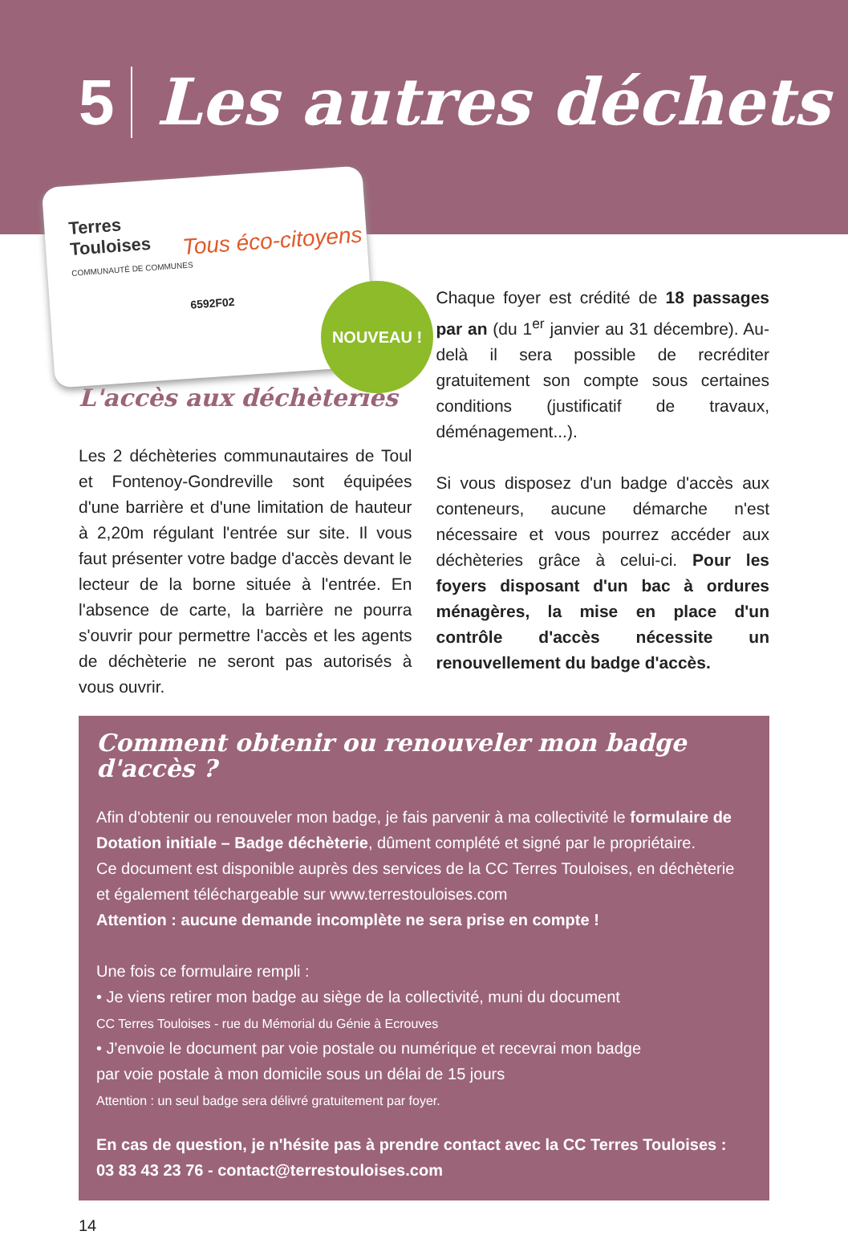5 Les autres déchets
Terres
Touloises
COMMUNAUTÉ DE COMMUNES
Tous éco-citoyens
6592F02
NOUVEAU !
L'accès aux déchèteries
Les 2 déchèteries communautaires de Toul et Fontenoy-Gondreville sont équipées d'une barrière et d'une limitation de hauteur à 2,20m régulant l'entrée sur site. Il vous faut présenter votre badge d'accès devant le lecteur de la borne située à l'entrée. En l'absence de carte, la barrière ne pourra s'ouvrir pour permettre l'accès et les agents de déchèterie ne seront pas autorisés à vous ouvrir.
Chaque foyer est crédité de 18 passages par an (du 1<sup>er</sup> janvier au 31 décembre). Au-delà il sera possible de recréditer gratuitement son compte sous certaines conditions (justificatif de travaux, déménagement...).
Si vous disposez d'un badge d'accès aux conteneurs, aucune démarche n'est nécessaire et vous pourrez accéder aux déchèteries grâce à celui-ci. Pour les foyers disposant d'un bac à ordures ménagères, la mise en place d'un contrôle d'accès nécessite un renouvellement du badge d'accès.
Comment obtenir ou renouveler mon badge d'accès ?
Afin d'obtenir ou renouveler mon badge, je fais parvenir à ma collectivité le formulaire de Dotation initiale – Badge déchèterie, dûment complété et signé par le propriétaire.
Ce document est disponible auprès des services de la CC Terres Touloises, en déchèterie et également téléchargeable sur www.terrestouloises.com
Attention : aucune demande incomplète ne sera prise en compte !
Une fois ce formulaire rempli :
• Je viens retirer mon badge au siège de la collectivité, muni du document
CC Terres Touloises - rue du Mémorial du Génie à Ecrouves
• J'envoie le document par voie postale ou numérique et recevrai mon badge par voie postale à mon domicile sous un délai de 15 jours
Attention : un seul badge sera délivré gratuitement par foyer.
En cas de question, je n'hésite pas à prendre contact avec la CC Terres Touloises :
03 83 43 23 76 - contact@terrestouloises.com
14